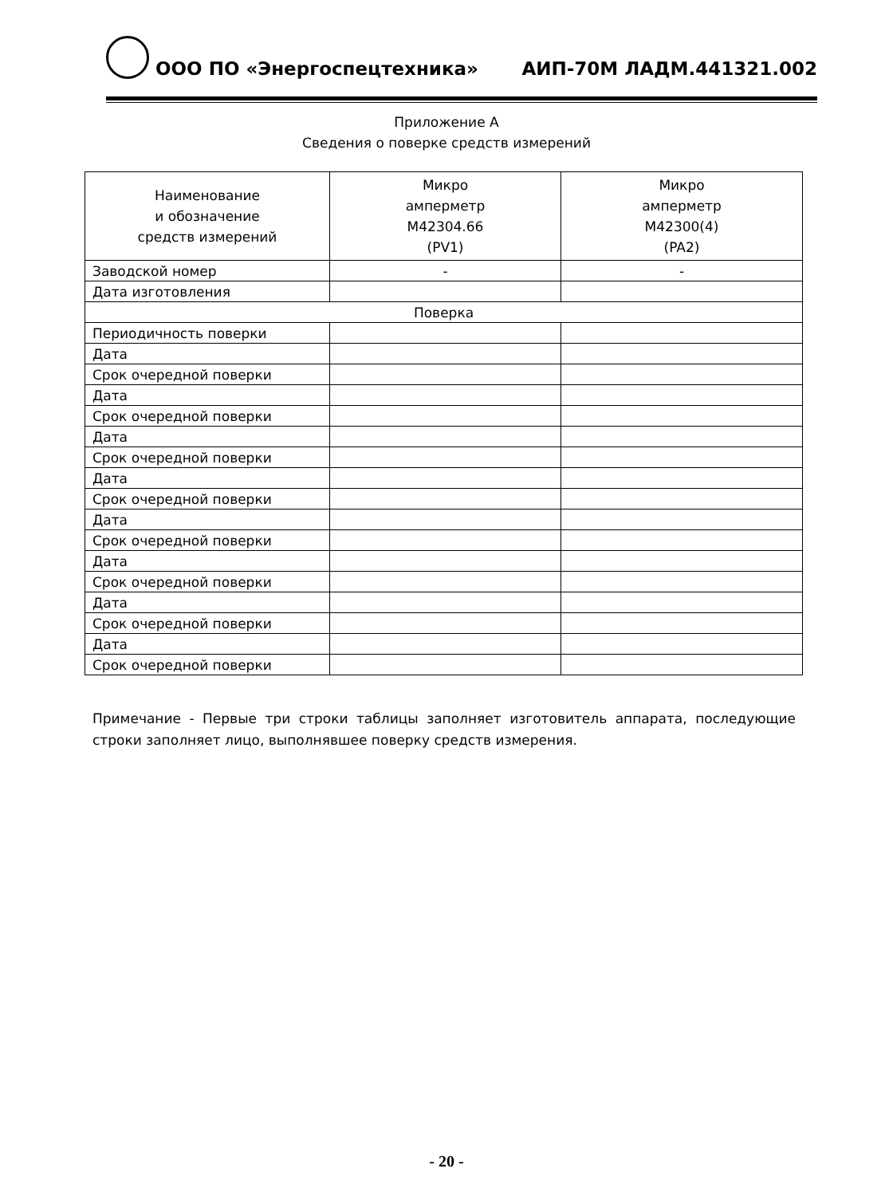ООО ПО «Энергоспецтехника» АИП-70М ЛАДМ.441321.002
Приложение А
Сведения о поверке средств измерений
| Наименование и обозначение средств измерений | Микро амперметр М42304.66 (PV1) | Микро амперметр М42300(4) (PA2) |
| --- | --- | --- |
| Заводской номер | - | - |
| Дата изготовления | | |
| Поверка | | |
| Периодичность поверки | | |
| Дата | | |
| Срок очередной поверки | | |
| Дата | | |
| Срок очередной поверки | | |
| Дата | | |
| Срок очередной поверки | | |
| Дата | | |
| Срок очередной поверки | | |
| Дата | | |
| Срок очередной поверки | | |
| Дата | | |
| Срок очередной поверки | | |
| Дата | | |
| Срок очередной поверки | | |
| Дата | | |
| Срок очередной поверки | | |
Примечание - Первые три строки таблицы заполняет изготовитель аппарата, последующие строки заполняет лицо, выполнявшее поверку средств измерения.
- 20 -